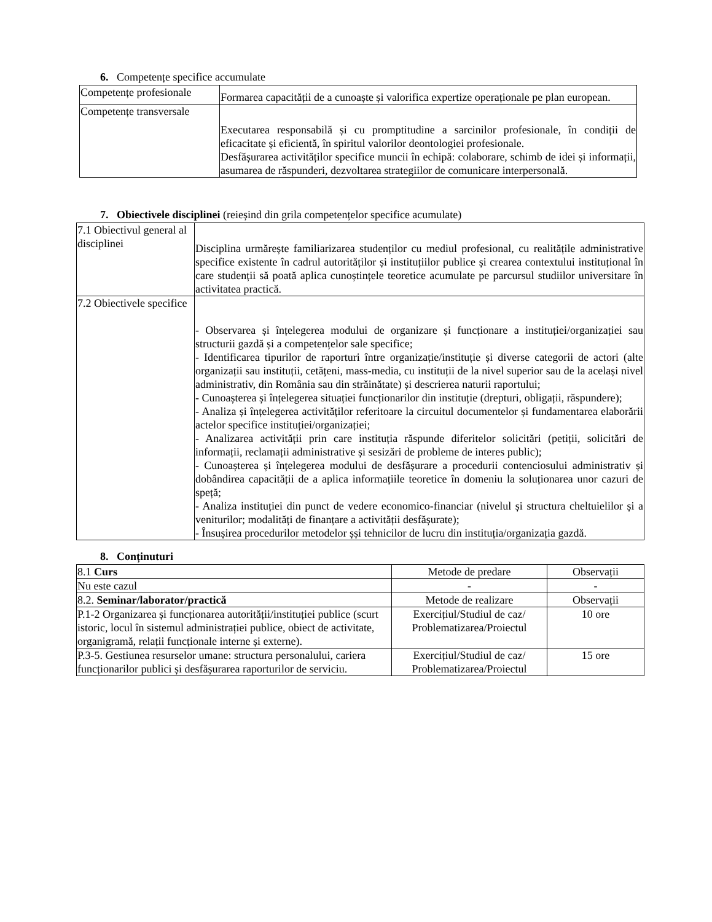6. Competențe specifice accumulate
| Competențe profesionale | Formarea capacității de a cunoaște și valorifica expertize operaționale pe plan european. |
| Competențe transversale | Executarea responsabilă și cu promptitudine a sarcinilor profesionale, în condiții de eficacitate și eficientă, în spiritul valorilor deontologiei profesionale. Desfășurarea activităților specifice muncii în echipă: colaborare, schimb de idei și informații, asumarea de răspunderi, dezvoltarea strategiilor de comunicare interpersonală. |
7. Obiectivele disciplinei (reieșind din grila competențelor specifice acumulate)
| 7.1 Obiectivul general al disciplinei | Disciplina urmărește familiarizarea studenților cu mediul profesional, cu realitățile administrative specifice existente în cadrul autorităților și instituțiilor publice și crearea contextului instituțional în care studenții să poată aplica cunoștințele teoretice acumulate pe parcursul studiilor universitare în activitatea practică. |
| 7.2 Obiectivele specifice | - Observarea și înțelegerea modului de organizare și funcționare a instituției/organizației sau structurii gazdă și a competențelor sale specifice; - Identificarea tipurilor de raporturi între organizație/instituție și diverse categorii de actori (alte organizații sau instituții, cetățeni, mass-media, cu instituții de la nivel superior sau de la același nivel administrativ, din România sau din străinătate) și descrierea naturii raportului; - Cunoașterea și înțelegerea situației funcționarilor din instituție (drepturi, obligații, răspundere); - Analiza și înțelegerea activităților referitoare la circuitul documentelor și fundamentarea elaborării actelor specifice instituției/organizației; - Analizarea activității prin care instituția răspunde diferitelor solicitări (petiții, solicitări de informații, reclamații administrative și sesizări de probleme de interes public); - Cunoașterea și înțelegerea modului de desfășurare a procedurii contenciosului administrativ și dobândirea capacității de a aplica informațiile teoretice în domeniu la soluționarea unor cazuri de speță; - Analiza instituției din punct de vedere economico-financiar (nivelul și structura cheltuielilor și a veniturilor; modalități de finanțare a activității desfășurate); - Însușirea procedurilor metodelor șși tehnicilor de lucru din instituția/organizația gazdă. |
8. Conținuturi
| 8.1 Curs | Metode de predare | Observații |
| Nu este cazul | - | - |
| 8.2. Seminar/laborator/practică | Metode de realizare | Observații |
| P.1-2 Organizarea și funcționarea autorității/instituției publice (scurt istoric, locul în sistemul administrației publice, obiect de activitate, organigramă, relații funcționale interne și externe). | Exercițiul/Studiul de caz/ Problematizarea/Proiectul | 10 ore |
| P.3-5. Gestiunea resurselor umane: structura personalului, cariera funcționarilor publici și desfășurarea raporturilor de serviciu. | Exercițiul/Studiul de caz/ Problematizarea/Proiectul | 15 ore |